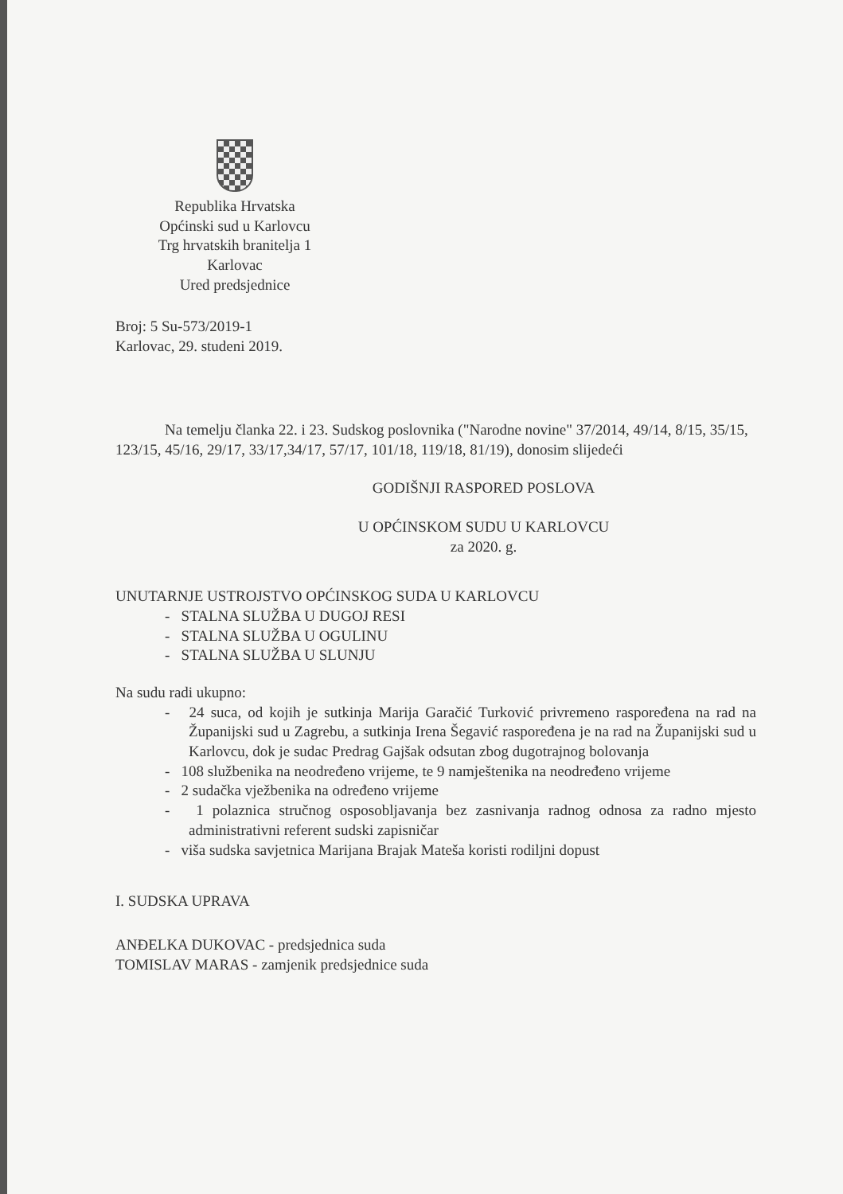Republika Hrvatska
Općinski sud u Karlovcu
Trg hrvatskih branitelja 1
Karlovac
Ured predsjednice
Broj: 5 Su-573/2019-1
Karlovac, 29. studeni 2019.
Na temelju članka 22. i 23. Sudskog poslovnika ("Narodne novine" 37/2014, 49/14, 8/15, 35/15, 123/15, 45/16, 29/17, 33/17,34/17, 57/17, 101/18, 119/18, 81/19), donosim slijedeći
GODIŠNJI RASPORED POSLOVA
U OPĆINSKOM SUDU U KARLOVCU
za 2020. g.
UNUTARNJE USTROJSTVO OPĆINSKOG SUDA U KARLOVCU
- STALNA SLUŽBA U DUGOJ RESI
- STALNA SLUŽBA U OGULINU
- STALNA SLUŽBA U SLUNJU
Na sudu radi ukupno:
- 24 suca, od kojih je sutkinja Marija Garačić Turković privremeno raspoređena na rad na Županijski sud u Zagrebu, a sutkinja Irena Šegavić raspoređena je na rad na Županijski sud u Karlovcu, dok je sudac Predrag Gajšak odsutan zbog dugotrajnog bolovanja
- 108 službenika na neodređeno vrijeme, te 9 namještenika na neodređeno vrijeme
- 2 sudačka vježbenika na određeno vrijeme
- 1 polaznica stručnog osposobljavanja bez zasnivanja radnog odnosa za radno mjesto administrativni referent sudski zapisničar
- viša sudska savjetnica Marijana Brajak Mateša koristi rodiljni dopust
I. SUDSKA UPRAVA
ANĐELKA DUKOVAC - predsjednica suda
TOMISLAV MARAS - zamjenik predsjednice suda